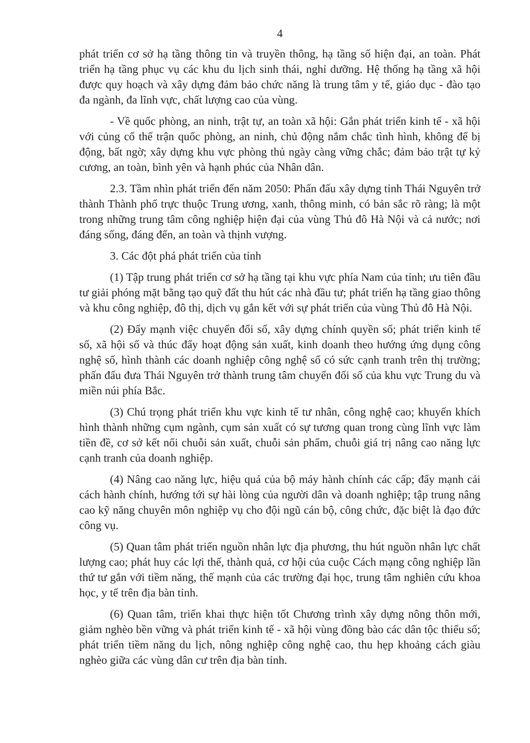4
phát triển cơ sở hạ tầng thông tin và truyền thông, hạ tầng số hiện đại, an toàn. Phát triển hạ tầng phục vụ các khu du lịch sinh thái, nghỉ dưỡng. Hệ thống hạ tầng xã hội được quy hoạch và xây dựng đảm bảo chức năng là trung tâm y tế, giáo dục - đào tạo đa ngành, đa lĩnh vực, chất lượng cao của vùng.
- Về quốc phòng, an ninh, trật tự, an toàn xã hội: Gắn phát triển kinh tế - xã hội với củng cố thế trận quốc phòng, an ninh, chủ động nắm chắc tình hình, không để bị động, bất ngờ; xây dựng khu vực phòng thủ ngày càng vững chắc; đảm bảo trật tự kỷ cương, an toàn, bình yên và hạnh phúc của Nhân dân.
2.3. Tầm nhìn phát triển đến năm 2050: Phấn đấu xây dựng tỉnh Thái Nguyên trở thành Thành phố trực thuộc Trung ương, xanh, thông minh, có bản sắc rõ ràng; là một trong những trung tâm công nghiệp hiện đại của vùng Thủ đô Hà Nội và cả nước; nơi đáng sống, đáng đến, an toàn và thịnh vượng.
3. Các đột phá phát triển của tỉnh
(1) Tập trung phát triển cơ sở hạ tầng tại khu vực phía Nam của tỉnh; ưu tiên đầu tư giải phóng mặt bằng tạo quỹ đất thu hút các nhà đầu tư; phát triển hạ tầng giao thông và khu công nghiệp, đô thị, dịch vụ gắn kết với sự phát triển của vùng Thủ đô Hà Nội.
(2) Đẩy mạnh việc chuyển đổi số, xây dựng chính quyền số; phát triển kinh tế số, xã hội số và thúc đẩy hoạt động sản xuất, kinh doanh theo hướng ứng dụng công nghệ số, hình thành các doanh nghiệp công nghệ số có sức cạnh tranh trên thị trường; phấn đấu đưa Thái Nguyên trở thành trung tâm chuyển đổi số của khu vực Trung du và miền núi phía Bắc.
(3) Chú trọng phát triển khu vực kinh tế tư nhân, công nghệ cao; khuyến khích hình thành những cụm ngành, cụm sản xuất có sự tương quan trong cùng lĩnh vực làm tiền đề, cơ sở kết nối chuỗi sản xuất, chuỗi sản phẩm, chuỗi giá trị nâng cao năng lực cạnh tranh của doanh nghiệp.
(4) Nâng cao năng lực, hiệu quả của bộ máy hành chính các cấp; đẩy mạnh cải cách hành chính, hướng tới sự hài lòng của người dân và doanh nghiệp; tập trung nâng cao kỹ năng chuyên môn nghiệp vụ cho đội ngũ cán bộ, công chức, đặc biệt là đạo đức công vụ.
(5) Quan tâm phát triển nguồn nhân lực địa phương, thu hút nguồn nhân lực chất lượng cao; phát huy các lợi thế, thành quả, cơ hội của cuộc Cách mạng công nghiệp lần thứ tư gắn với tiềm năng, thế mạnh của các trường đại học, trung tâm nghiên cứu khoa học, y tế trên địa bàn tỉnh.
(6) Quan tâm, triển khai thực hiện tốt Chương trình xây dựng nông thôn mới, giảm nghèo bền vững và phát triển kinh tế - xã hội vùng đồng bào các dân tộc thiểu số; phát triển tiềm năng du lịch, nông nghiệp công nghệ cao, thu hẹp khoảng cách giàu nghèo giữa các vùng dân cư trên địa bàn tỉnh.